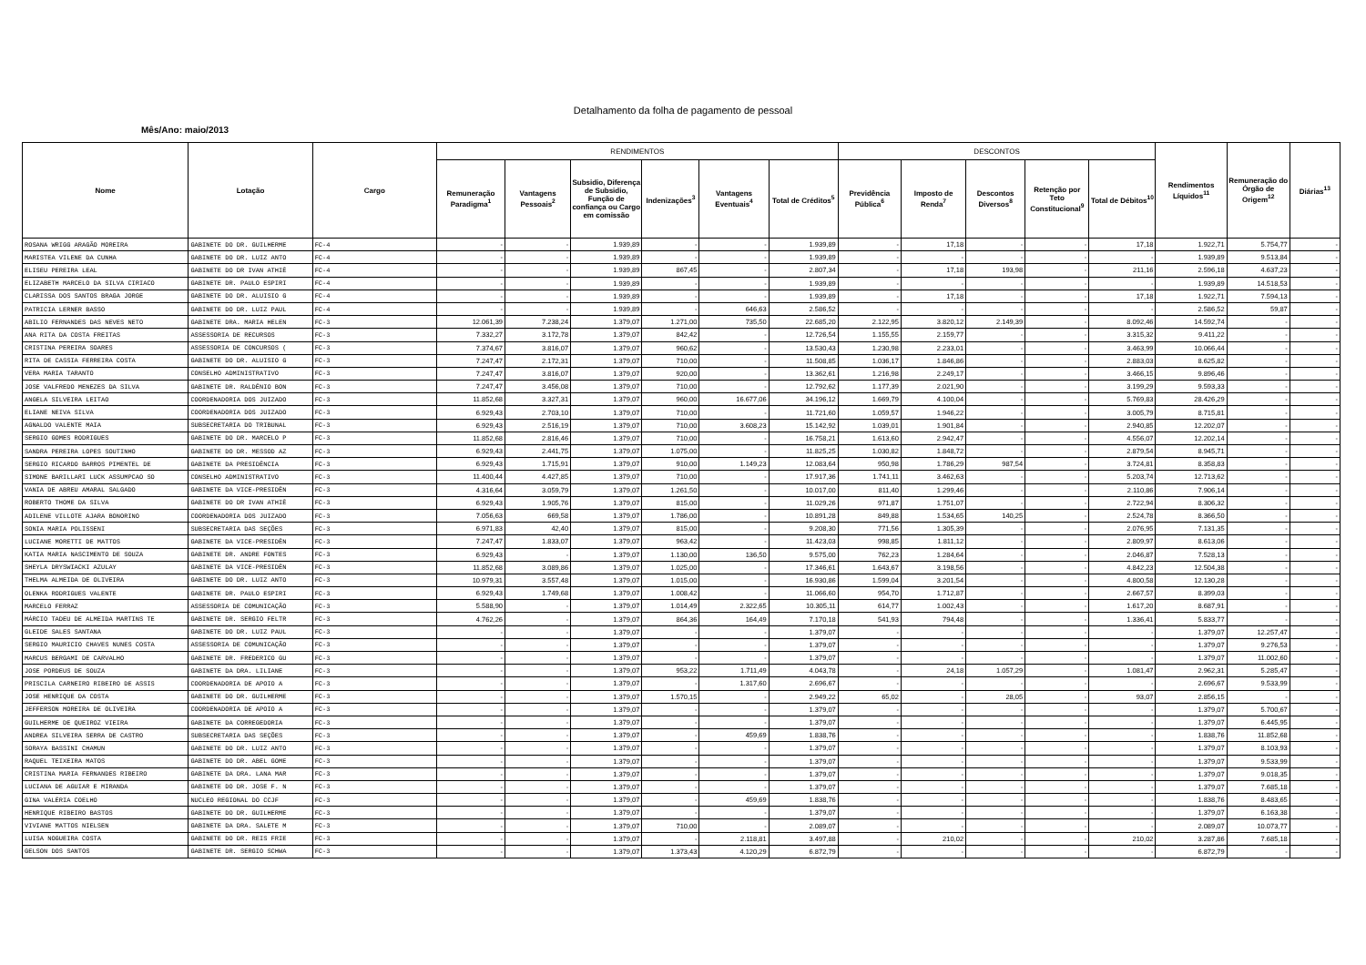Detalhamento da folha de pagamento de pessoal
Mês/Ano: maio/2013
| Nome | Lotação | Cargo | RENDIMENTOS | | | | | | DESCONTOS | | | | | Rendimentos Líquidos<sup>11</sup> | Remuneração do Órgão de Origem<sup>12</sup> | Diárias<sup>13</sup> |
| --- | --- | --- | --- | --- | --- | --- | --- | --- | --- | --- | --- | --- | --- | --- | --- | --- |
| | | | Remuneração Paradigma<sup>1</sup> | Vantagens Pessoais<sup>2</sup> | Subsidio, Diferença de Subsidio, Função de confiança ou Cargo em comissão | Indenizações<sup>3</sup> | Vantagens Eventuais<sup>4</sup> | Total de Créditos<sup>5</sup> | Previdência Pública<sup>6</sup> | Imposto de Renda<sup>7</sup> | Descontos Diversos<sup>8</sup> | Retenção por Teto Constitucional<sup>9</sup> | Total de Débitos<sup>10</sup> | | | |
| ROSANA WRIGG ARAGÃO MOREIRA | GABINETE DO DR. GUILHERME | FC-4 | - | - | 1.939,89 | - | - | 1.939,89 | - | 17,18 | - | - | 17,18 | 1.922,71 | 5.754,77 | - |
| MARISTEA VILENE DA CUNHA | GABINETE DO DR. LUIZ ANTO | FC-4 | - | - | 1.939,89 | - | - | 1.939,89 | - | - | - | - | - | 1.939,89 | 9.513,84 | - |
| ELISEU PEREIRA LEAL | GABINETE DO DR IVAN ATHIÊ | FC-4 | - | - | 1.939,89 | 867,45 | - | 2.807,34 | - | 17,18 | 193,98 | - | 211,16 | 2.596,18 | 4.637,23 | - |
| ELIZABETH MARCELO DA SILVA CIRIACO | GABINETE DR. PAULO ESPIRI | FC-4 | - | - | 1.939,89 | - | - | 1.939,89 | - | - | - | - | - | 1.939,89 | 14.518,53 | - |
| CLARISSA DOS SANTOS BRAGA JORGE | GABINETE DO DR. ALUISIO G | FC-4 | - | - | 1.939,89 | - | - | 1.939,89 | - | 17,18 | - | - | 17,18 | 1.922,71 | 7.594,13 | - |
| PATRICIA LERNER BASSO | GABINETE DO DR. LUIZ PAUL | FC-4 | - | - | 1.939,89 | - | 646,63 | 2.586,52 | - | - | - | - | - | 2.586,52 | 59,87 | - |
| ABILIO FERNANDES DAS NEVES NETO | GABINETE DRA. MARIA HELEN | FC-3 | 12.061,39 | 7.238,24 | 1.379,07 | 1.271,00 | 735,50 | 22.685,20 | 2.122,95 | 3.820,12 | 2.149,39 | - | 8.092,46 | 14.592,74 | - | - |
| ANA RITA DA COSTA FREITAS | ASSESSORIA DE RECURSOS | FC-3 | 7.332,27 | 3.172,78 | 1.379,07 | 842,42 | - | 12.726,54 | 1.155,55 | 2.159,77 | - | - | 3.315,32 | 9.411,22 | - | - |
| CRISTINA PEREIRA SOARES | ASSESSORIA DE CONCURSOS ( | FC-3 | 7.374,67 | 3.816,07 | 1.379,07 | 960,62 | - | 13.530,43 | 1.230,98 | 2.233,01 | - | - | 3.463,99 | 10.066,44 | - | - |
| RITA DE CASSIA FERREIRA COSTA | GABINETE DO DR. ALUISIO G | FC-3 | 7.247,47 | 2.172,31 | 1.379,07 | 710,00 | - | 11.508,85 | 1.036,17 | 1.846,86 | - | - | 2.883,03 | 8.625,82 | - | - |
| VERA MARIA TARANTO | CONSELHO ADMINISTRATIVO | FC-3 | 7.247,47 | 3.816,07 | 1.379,07 | 920,00 | - | 13.362,61 | 1.216,98 | 2.249,17 | - | - | 3.466,15 | 9.896,46 | - | - |
| JOSE VALFREDO MENEZES DA SILVA | GABINETE DR. RALDÊNIO BON | FC-3 | 7.247,47 | 3.456,08 | 1.379,07 | 710,00 | - | 12.792,62 | 1.177,39 | 2.021,90 | - | - | 3.199,29 | 9.593,33 | - | - |
| ANGELA SILVEIRA LEITAO | COORDENADORIA DOS JUIZADO | FC-3 | 11.852,68 | 3.327,31 | 1.379,07 | 960,00 | 16.677,06 | 34.196,12 | 1.669,79 | 4.100,04 | - | - | 5.769,83 | 28.426,29 | - | - |
| ELIANE NEIVA SILVA | COORDENADORIA DOS JUIZADO | FC-3 | 6.929,43 | 2.703,10 | 1.379,07 | 710,00 | - | 11.721,60 | 1.059,57 | 1.946,22 | - | - | 3.005,79 | 8.715,81 | - | - |
| AGNALDO VALENTE MAIA | SUBSECRETARIA DO TRIBUNAL | FC-3 | 6.929,43 | 2.516,19 | 1.379,07 | 710,00 | 3.608,23 | 15.142,92 | 1.039,01 | 1.901,84 | - | - | 2.940,85 | 12.202,07 | - | - |
| SERGIO GOMES RODRIGUES | GABINETE DO DR. MARCELO P | FC-3 | 11.852,68 | 2.816,46 | 1.379,07 | 710,00 | - | 16.758,21 | 1.613,60 | 2.942,47 | - | - | 4.556,07 | 12.202,14 | - | - |
| SANDRA PEREIRA LOPES SOUTINHO | GABINETE DO DR. MESSOD AZ | FC-3 | 6.929,43 | 2.441,75 | 1.379,07 | 1.075,00 | - | 11.825,25 | 1.030,82 | 1.848,72 | - | - | 2.879,54 | 8.945,71 | - | - |
| SERGIO RICARDO BARROS PIMENTEL DE | GABINETE DA PRESIDÊNCIA | FC-3 | 6.929,43 | 1.715,91 | 1.379,07 | 910,00 | 1.149,23 | 12.083,64 | 950,98 | 1.786,29 | 987,54 | - | 3.724,81 | 8.358,83 | - | - |
| SIMONE BARILLARI LUCK ASSUMPCAO SO | CONSELHO ADMINISTRATIVO | FC-3 | 11.400,44 | 4.427,85 | 1.379,07 | 710,00 | - | 17.917,36 | 1.741,11 | 3.462,63 | - | - | 5.203,74 | 12.713,62 | - | - |
| VANIA DE ABREU AMARAL SALGADO | GABINETE DA VICE-PRESIDÊN | FC-3 | 4.316,64 | 3.059,79 | 1.379,07 | 1.261,50 | - | 10.017,00 | 811,40 | 1.299,46 | - | - | 2.110,86 | 7.906,14 | - | - |
| ROBERTO THOME DA SILVA | GABINETE DO DR IVAN ATHIÊ | FC-3 | 6.929,43 | 1.905,76 | 1.379,07 | 815,00 | - | 11.029,26 | 971,87 | 1.751,07 | - | - | 2.722,94 | 8.306,32 | - | - |
| ADILENE VILLOTE AJARA BONORINO | COORDENADORIA DOS JUIZADO | FC-3 | 7.056,63 | 669,58 | 1.379,07 | 1.786,00 | - | 10.891,28 | 849,88 | 1.534,65 | 140,25 | - | 2.524,78 | 8.366,50 | - | - |
| SONIA MARIA POLISSENI | SUBSECRETARIA DAS SEÇÕES | FC-3 | 6.971,83 | 42,40 | 1.379,07 | 815,00 | - | 9.208,30 | 771,56 | 1.305,39 | - | - | 2.076,95 | 7.131,35 | - | - |
| LUCIANE MORETTI DE MATTOS | GABINETE DA VICE-PRESIDÊN | FC-3 | 7.247,47 | 1.833,07 | 1.379,07 | 963,42 | - | 11.423,03 | 998,85 | 1.811,12 | - | - | 2.809,97 | 8.613,06 | - | - |
| KATIA MARIA NASCIMENTO DE SOUZA | GABINETE DR. ANDRE FONTES | FC-3 | 6.929,43 | - | 1.379,07 | 1.130,00 | 136,50 | 9.575,00 | 762,23 | 1.284,64 | - | - | 2.046,87 | 7.528,13 | - | - |
| SHEYLA DRYSWIACKI AZULAY | GABINETE DA VICE-PRESIDÊN | FC-3 | 11.852,68 | 3.089,86 | 1.379,07 | 1.025,00 | - | 17.346,61 | 1.643,67 | 3.198,56 | - | - | 4.842,23 | 12.504,38 | - | - |
| THELMA ALMEIDA DE OLIVEIRA | GABINETE DO DR. LUIZ ANTO | FC-3 | 10.979,31 | 3.557,48 | 1.379,07 | 1.015,00 | - | 16.930,86 | 1.599,04 | 3.201,54 | - | - | 4.800,58 | 12.130,28 | - | - |
| OLENKA RODRIGUES VALENTE | GABINETE DR. PAULO ESPIRI | FC-3 | 6.929,43 | 1.749,68 | 1.379,07 | 1.008,42 | - | 11.066,60 | 954,70 | 1.712,87 | - | - | 2.667,57 | 8.399,03 | - | - |
| MARCELO FERRAZ | ASSESSORIA DE COMUNICAÇÃO | FC-3 | 5.588,90 | - | 1.379,07 | 1.014,49 | 2.322,65 | 10.305,11 | 614,77 | 1.002,43 | - | - | 1.617,20 | 8.687,91 | - | - |
| MÁRCIO TADEU DE ALMEIDA MARTINS TE | GABINETE DR. SERGIO FELTR | FC-3 | 4.762,26 | - | 1.379,07 | 864,36 | 164,49 | 7.170,18 | 541,93 | 794,48 | - | - | 1.336,41 | 5.833,77 | - | - |
| GLEIDE SALES SANTANA | GABINETE DO DR. LUIZ PAUL | FC-3 | - | - | 1.379,07 | - | - | 1.379,07 | - | - | - | - | - | 1.379,07 | 12.257,47 | - |
| SERGIO MAURICIO CHAVES NUNES COSTA | ASSESSORIA DE COMUNICAÇÃO | FC-3 | - | - | 1.379,07 | - | - | 1.379,07 | - | - | - | - | - | 1.379,07 | 9.276,53 | - |
| MARCUS BERGAMI DE CARVALHO | GABINETE DR. FREDERICO GU | FC-3 | - | - | 1.379,07 | - | - | 1.379,07 | - | - | - | - | - | 1.379,07 | 11.002,60 | - |
| JOSE PORDEUS DE SOUZA | GABINETE DA DRA. LILIANE | FC-3 | - | - | 1.379,07 | 953,22 | 1.711,49 | 4.043,78 | - | 24,18 | 1.057,29 | - | 1.081,47 | 2.962,31 | 5.285,47 | - |
| PRISCILA CARNEIRO RIBEIRO DE ASSIS | COORDENADORIA DE APOIO A | FC-3 | - | - | 1.379,07 | - | 1.317,60 | 2.696,67 | - | - | - | - | - | 2.696,67 | 9.533,99 | - |
| JOSE HENRIQUE DA COSTA | GABINETE DO DR. GUILHERME | FC-3 | - | - | 1.379,07 | 1.570,15 | - | 2.949,22 | 65,02 | - | 28,05 | - | 93,07 | 2.856,15 | - | - |
| JEFFERSON MOREIRA DE OLIVEIRA | COORDENADORIA DE APOIO A | FC-3 | - | - | 1.379,07 | - | - | 1.379,07 | - | - | - | - | - | 1.379,07 | 5.700,67 | - |
| GUILHERME DE QUEIROZ VIEIRA | GABINETE DA CORREGEDORIA | FC-3 | - | - | 1.379,07 | - | - | 1.379,07 | - | - | - | - | - | 1.379,07 | 6.445,95 | - |
| ANDREA SILVEIRA SERRA DE CASTRO | SUBSECRETARIA DAS SEÇÕES | FC-3 | - | - | 1.379,07 | - | 459,69 | 1.838,76 | - | - | - | - | - | 1.838,76 | 11.852,68 | - |
| SORAYA BASSINI CHAMUN | GABINETE DO DR. LUIZ ANTO | FC-3 | - | - | 1.379,07 | - | - | 1.379,07 | - | - | - | - | - | 1.379,07 | 8.103,93 | - |
| RAQUEL TEIXEIRA MATOS | GABINETE DO DR. ABEL GOME | FC-3 | - | - | 1.379,07 | - | - | 1.379,07 | - | - | - | - | - | 1.379,07 | 9.533,99 | - |
| CRISTINA MARIA FERNANDES RIBEIRO | GABINETE DA DRA. LANA MAR | FC-3 | - | - | 1.379,07 | - | - | 1.379,07 | - | - | - | - | - | 1.379,07 | 9.018,35 | - |
| LUCIANA DE AGUIAR E MIRANDA | GABINETE DO DR. JOSE F. N | FC-3 | - | - | 1.379,07 | - | - | 1.379,07 | - | - | - | - | - | 1.379,07 | 7.685,18 | - |
| GINA VALÉRIA COELHO | NUCLEO REGIONAL DO CCJF | FC-3 | - | - | 1.379,07 | - | 459,69 | 1.838,76 | - | - | - | - | - | 1.838,76 | 8.483,65 | - |
| HENRIQUE RIBEIRO BASTOS | GABINETE DO DR. GUILHERME | FC-3 | - | - | 1.379,07 | - | - | 1.379,07 | - | - | - | - | - | 1.379,07 | 6.163,38 | - |
| VIVIANE MATTOS NIELSEN | GABINETE DA DRA. SALETE M | FC-3 | - | - | 1.379,07 | 710,00 | - | 2.089,07 | - | - | - | - | - | 2.089,07 | 10.073,77 | - |
| LUISA NOGUEIRA COSTA | GABINETE DO DR. REIS FRIE | FC-3 | - | - | 1.379,07 | - | 2.118,81 | 3.497,88 | - | 210,02 | - | - | 210,02 | 3.287,86 | 7.685,18 | - |
| GELSON DOS SANTOS | GABINETE DR. SERGIO SCHWA | FC-3 | - | - | 1.379,07 | 1.373,43 | 4.120,29 | 6.872,79 | - | - | - | - | - | 6.872,79 | - | - |